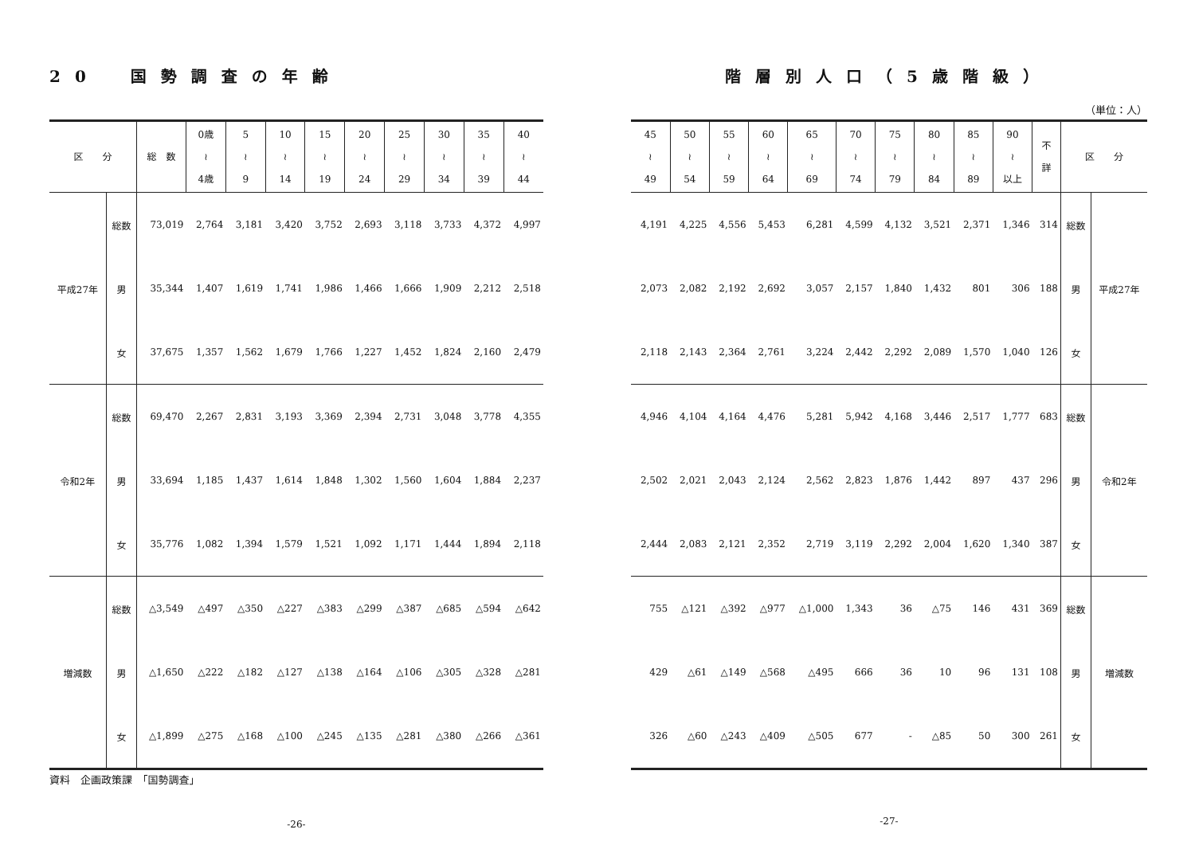20　国勢調査の年齢
| 区 分 | | 総 数 | 0歳 ≀ 4歳 | 5 ≀ 9 | 10 ≀ 14 | 15 ≀ 19 | 20 ≀ 24 | 25 ≀ 29 | 30 ≀ 34 | 35 ≀ 39 | 40 ≀ 44 |
| --- | --- | --- | --- | --- | --- | --- | --- | --- | --- | --- | --- |
| 平成27年 | 総数 | 73,019 | 2,764 | 3,181 | 3,420 | 3,752 | 2,693 | 3,118 | 3,733 | 4,372 | 4,997 |
| | 男 | 35,344 | 1,407 | 1,619 | 1,741 | 1,986 | 1,466 | 1,666 | 1,909 | 2,212 | 2,518 |
| | 女 | 37,675 | 1,357 | 1,562 | 1,679 | 1,766 | 1,227 | 1,452 | 1,824 | 2,160 | 2,479 |
| 令和2年 | 総数 | 69,470 | 2,267 | 2,831 | 3,193 | 3,369 | 2,394 | 2,731 | 3,048 | 3,778 | 4,355 |
| | 男 | 33,694 | 1,185 | 1,437 | 1,614 | 1,848 | 1,302 | 1,560 | 1,604 | 1,884 | 2,237 |
| | 女 | 35,776 | 1,082 | 1,394 | 1,579 | 1,521 | 1,092 | 1,171 | 1,444 | 1,894 | 2,118 |
| 増減数 | 総数 | △3,549 | △497 | △350 | △227 | △383 | △299 | △387 | △685 | △594 | △642 |
| | 男 | △1,650 | △222 | △182 | △127 | △138 | △164 | △106 | △305 | △328 | △281 |
| | 女 | △1,899 | △275 | △168 | △100 | △245 | △135 | △281 | △380 | △266 | △361 |
資料　企画政策課　「国勢調査」
-26-
階層別人口（5歳階級）
（単位：人）
| 45 ≀ 49 | 50 ≀ 54 | 55 ≀ 59 | 60 ≀ 64 | 65 ≀ 69 | 70 ≀ 74 | 75 ≀ 79 | 80 ≀ 84 | 85 ≀ 89 | 90 ≀ 以上 | 不 詳 | 区 分 | |
| --- | --- | --- | --- | --- | --- | --- | --- | --- | --- | --- | --- | --- |
| 4,191 | 4,225 | 4,556 | 5,453 | 6,281 | 4,599 | 4,132 | 3,521 | 2,371 | 1,346 | 314 | 総数 | 平成27年 |
| 2,073 | 2,082 | 2,192 | 2,692 | 3,057 | 2,157 | 1,840 | 1,432 | 801 | 306 | 188 | 男 | |
| 2,118 | 2,143 | 2,364 | 2,761 | 3,224 | 2,442 | 2,292 | 2,089 | 1,570 | 1,040 | 126 | 女 | |
| 4,946 | 4,104 | 4,164 | 4,476 | 5,281 | 5,942 | 4,168 | 3,446 | 2,517 | 1,777 | 683 | 総数 | 令和2年 |
| 2,502 | 2,021 | 2,043 | 2,124 | 2,562 | 2,823 | 1,876 | 1,442 | 897 | 437 | 296 | 男 | |
| 2,444 | 2,083 | 2,121 | 2,352 | 2,719 | 3,119 | 2,292 | 2,004 | 1,620 | 1,340 | 387 | 女 | |
| 755 | △121 | △392 | △977 | △1,000 | 1,343 | 36 | △75 | 146 | 431 | 369 | 総数 | 増減数 |
| 429 | △61 | △149 | △568 | △495 | 666 | 36 | 10 | 96 | 131 | 108 | 男 | |
| 326 | △60 | △243 | △409 | △505 | 677 | - | △85 | 50 | 300 | 261 | 女 | |
-27-